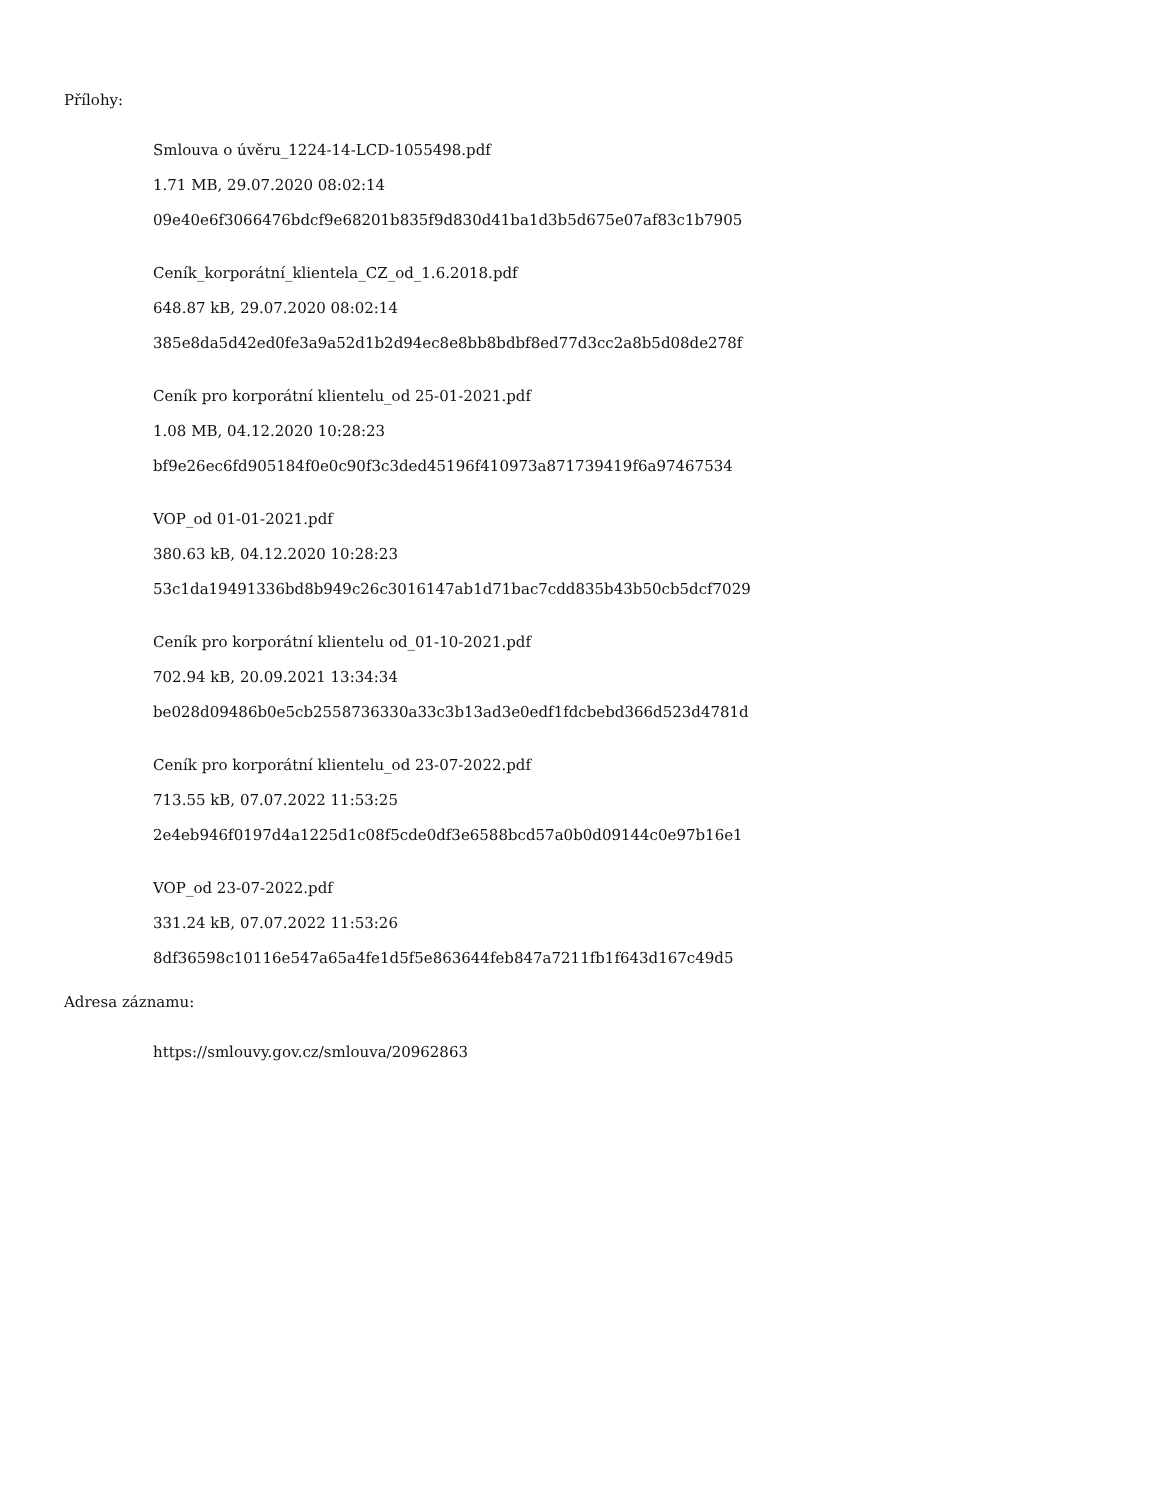Přílohy:
Smlouva o úvěru_1224-14-LCD-1055498.pdf
1.71 MB, 29.07.2020 08:02:14
09e40e6f3066476bdcf9e68201b835f9d830d41ba1d3b5d675e07af83c1b7905
Ceník_korporátní_klientela_CZ_od_1.6.2018.pdf
648.87 kB, 29.07.2020 08:02:14
385e8da5d42ed0fe3a9a52d1b2d94ec8e8bb8bdbf8ed77d3cc2a8b5d08de278f
Ceník pro korporátní klientelu_od 25-01-2021.pdf
1.08 MB, 04.12.2020 10:28:23
bf9e26ec6fd905184f0e0c90f3c3ded45196f410973a871739419f6a97467534
VOP_od 01-01-2021.pdf
380.63 kB, 04.12.2020 10:28:23
53c1da19491336bd8b949c26c3016147ab1d71bac7cdd835b43b50cb5dcf7029
Ceník pro korporátní klientelu od_01-10-2021.pdf
702.94 kB, 20.09.2021 13:34:34
be028d09486b0e5cb2558736330a33c3b13ad3e0edf1fdcbebd366d523d4781d
Ceník pro korporátní klientelu_od 23-07-2022.pdf
713.55 kB, 07.07.2022 11:53:25
2e4eb946f0197d4a1225d1c08f5cde0df3e6588bcd57a0b0d09144c0e97b16e1
VOP_od 23-07-2022.pdf
331.24 kB, 07.07.2022 11:53:26
8df36598c10116e547a65a4fe1d5f5e863644feb847a7211fb1f643d167c49d5
Adresa záznamu:
https://smlouvy.gov.cz/smlouva/20962863